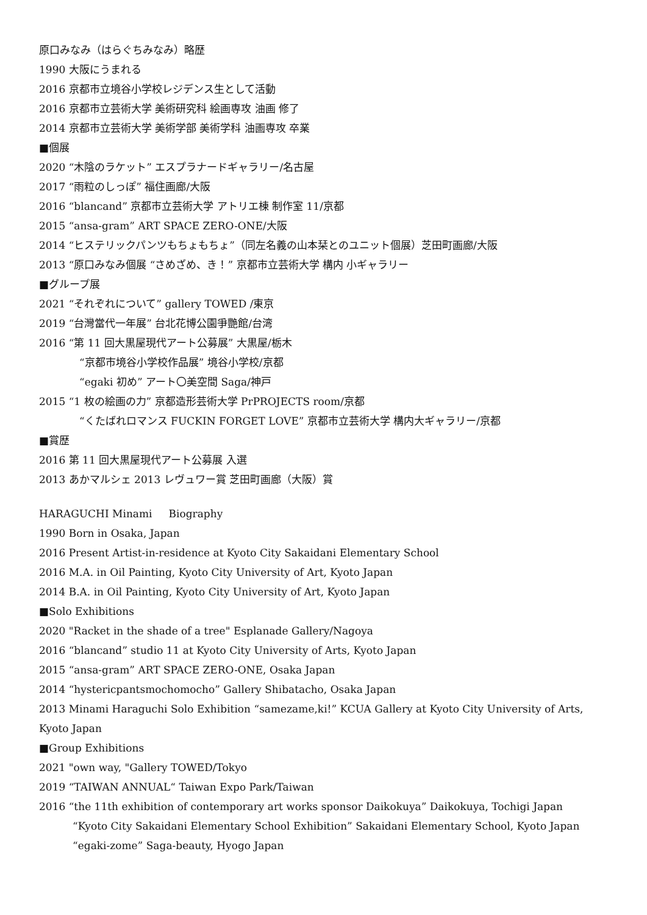原口みなみ（はらぐちみなみ）略歴
1990 大阪にうまれる
2016 京都市立境谷小学校レジデンス生として活動
2016 京都市立芸術大学 美術研究科 絵画専攻 油画 修了
2014 京都市立芸術大学 美術学部 美術学科 油画専攻 卒業
■個展
2020 “木陰のラケット” エスプラナードギャラリー/名古屋
2017 “雨粒のしっぽ” 福住画廊/大阪
2016 “blancand” 京都市立芸術大学 アトリエ棟 制作室 11/京都
2015 “ansa-gram” ART SPACE ZERO-ONE/大阪
2014 “ヒステリックパンツもちょもちょ”（同左名義の山本栞とのユニット個展）芝田町画廊/大阪
2013 “原口みなみ個展 “さめざめ、き！” 京都市立芸術大学 構内 小ギャラリー
■グループ展
2021 “それぞれについて” gallery TOWED /東京
2019 “台灣當代一年展” 台北花博公園爭艷館/台湾
2016 “第 11 回大黒屋現代アート公募展” 大黒屋/栃木
“京都市境谷小学校作品展” 境谷小学校/京都
“egaki 初め” アート〇美空間 Saga/神戸
2015 “1 枚の絵画の力” 京都造形芸術大学 PrPROJECTS room/京都
“くたばれロマンス FUCKIN FORGET LOVE” 京都市立芸術大学 構内大ギャラリー/京都
■賞歴
2016 第 11 回大黒屋現代アート公募展 入選
2013 あかマルシェ 2013 レヴュワー賞 芝田町画廊（大阪）賞
HARAGUCHI Minami Biography
1990 Born in Osaka, Japan
2016 Present Artist-in-residence at Kyoto City Sakaidani Elementary School
2016 M.A. in Oil Painting, Kyoto City University of Art, Kyoto Japan
2014 B.A. in Oil Painting, Kyoto City University of Art, Kyoto Japan
■Solo Exhibitions
2020 "Racket in the shade of a tree" Esplanade Gallery/Nagoya
2016 “blancand” studio 11 at Kyoto City University of Arts, Kyoto Japan
2015 “ansa-gram” ART SPACE ZERO-ONE, Osaka Japan
2014 “hystericpantsmochomocho” Gallery Shibatacho, Osaka Japan
2013 Minami Haraguchi Solo Exhibition “samezame,ki!” KCUA Gallery at Kyoto City University of Arts, Kyoto Japan
■Group Exhibitions
2021 "own way, "Gallery TOWED/Tokyo
2019 “TAIWAN ANNUAL“ Taiwan Expo Park/Taiwan
2016 “the 11th exhibition of contemporary art works sponsor Daikokuya” Daikokuya, Tochigi Japan
“Kyoto City Sakaidani Elementary School Exhibition” Sakaidani Elementary School, Kyoto Japan
“egaki-zome” Saga-beauty, Hyogo Japan